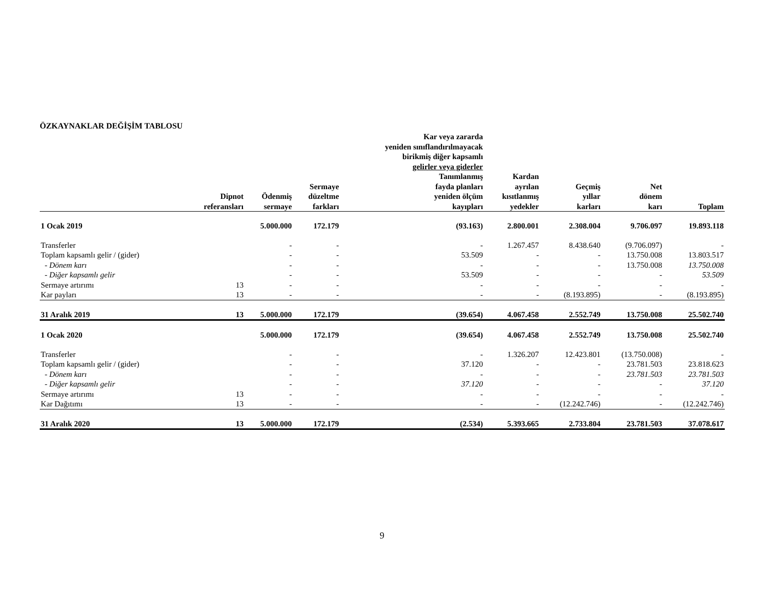ÖZKAYNAKLAR DEĞİŞİM TABLOSU
| | | | | Kar veya zararda yeniden sınıflandırılmayacak birikmiş diğer kapsamlı gelirler veya giderler | | | | |
| --- | --- | --- | --- | --- | --- | --- | --- | --- |
| | Dipnot referansları | Ödenmiş sermaye | Sermaye düzeltme farkları | Tanımlanmış fayda planları yeniden ölçüm kayıpları | Kardan ayrılan kısıtlanmış yedekler | Geçmiş yıllar karları | Net dönem karı | Toplam |
| 1 Ocak 2019 | | 5.000.000 | 172.179 | (93.163) | 2.800.001 | 2.308.004 | 9.706.097 | 19.893.118 |
| Transferler | | - | - | - | 1.267.457 | 8.438.640 | (9.706.097) | - |
| Toplam kapsamlı gelir / (gider) | | - | - | 53.509 | - | - | 13.750.008 | 13.803.517 |
| - Dönem karı | | - | - | - | - | - | 13.750.008 | 13.750.008 |
| - Diğer kapsamlı gelir | | - | - | 53.509 | - | - | - | 53.509 |
| Sermaye artırımı | 13 | - | - | - | - | - | - | - |
| Kar payları | 13 | - | - | - | - | (8.193.895) | - | (8.193.895) |
| 31 Aralık 2019 | 13 | 5.000.000 | 172.179 | (39.654) | 4.067.458 | 2.552.749 | 13.750.008 | 25.502.740 |
| 1 Ocak 2020 | | 5.000.000 | 172.179 | (39.654) | 4.067.458 | 2.552.749 | 13.750.008 | 25.502.740 |
| Transferler | | - | - | - | 1.326.207 | 12.423.801 | (13.750.008) | - |
| Toplam kapsamlı gelir / (gider) | | - | - | 37.120 | - | - | 23.781.503 | 23.818.623 |
| - Dönem karı | | - | - | - | - | - | 23.781.503 | 23.781.503 |
| - Diğer kapsamlı gelir | | - | - | 37.120 | - | - | - | 37.120 |
| Sermaye artırımı | 13 | - | - | - | - | - | - | - |
| Kar Dağıtımı | 13 | - | - | - | - | (12.242.746) | - | (12.242.746) |
| 31 Aralık 2020 | 13 | 5.000.000 | 172.179 | (2.534) | 5.393.665 | 2.733.804 | 23.781.503 | 37.078.617 |
9